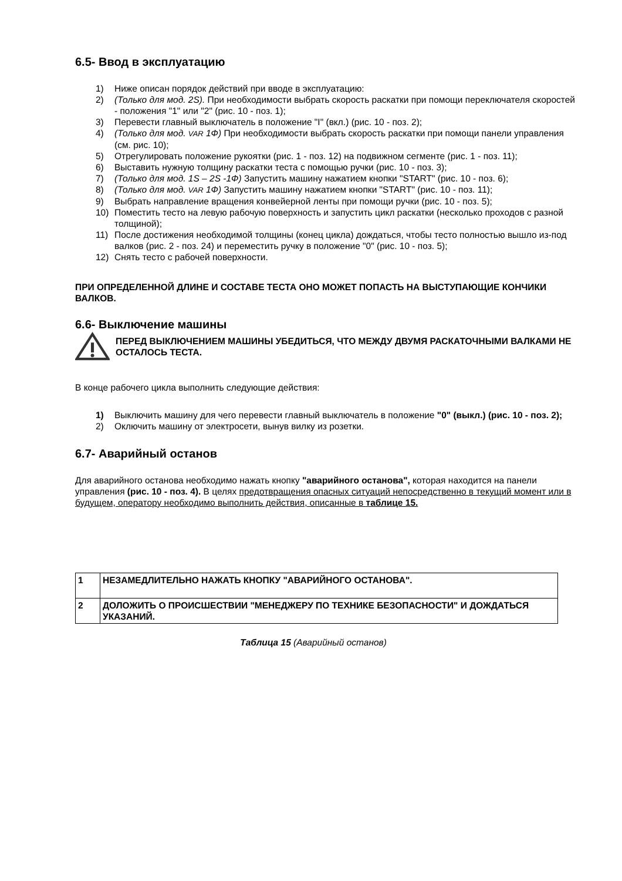6.5- Ввод в эксплуатацию
1) Ниже описан порядок действий при вводе в эксплуатацию:
2) (Только для мод. 2S). При необходимости выбрать скорость раскатки при помощи переключателя скоростей - положения "1" или "2" (рис. 10 - поз. 1);
3) Перевести главный выключатель в положение "I" (вкл.) (рис. 10 - поз. 2);
4) (Только для мод. VAR 1Ф) При необходимости выбрать скорость раскатки при помощи панели управления (см. рис. 10);
5) Отрегулировать положение рукоятки (рис. 1 - поз. 12) на подвижном сегменте (рис. 1 - поз. 11);
6) Выставить нужную толщину раскатки теста с помощью ручки (рис. 10 - поз. 3);
7) (Только для мод. 1S – 2S -1Ф) Запустить машину нажатием кнопки "START" (рис. 10 - поз. 6);
8) (Только для мод. VAR 1Ф) Запустить машину нажатием кнопки "START" (рис. 10 - поз. 11);
9) Выбрать направление вращения конвейерной ленты при помощи ручки (рис. 10 - поз. 5);
10) Поместить тесто на левую рабочую поверхность и запустить цикл раскатки (несколько проходов с разной толщиной);
11) После достижения необходимой толщины (конец цикла) дождаться, чтобы тесто полностью вышло из-под валков (рис. 2 - поз. 24) и переместить ручку в положение "0" (рис. 10 - поз. 5);
12) Снять тесто с рабочей поверхности.
ПРИ ОПРЕДЕЛЕННОЙ ДЛИНЕ И СОСТАВЕ ТЕСТА ОНО МОЖЕТ ПОПАСТЬ НА ВЫСТУПАЮЩИЕ КОНЧИКИ ВАЛКОВ.
6.6- Выключение машины
ПЕРЕД ВЫКЛЮЧЕНИЕМ МАШИНЫ УБЕДИТЬСЯ, ЧТО МЕЖДУ ДВУМЯ РАСКАТОЧНЫМИ ВАЛКАМИ НЕ ОСТАЛОСЬ ТЕСТА.
В конце рабочего цикла выполнить следующие действия:
1) Выключить машину для чего перевести главный выключатель в положение "0" (выкл.) (рис. 10 - поз. 2);
2) Оключить машину от электросети, вынув вилку из розетки.
6.7- Аварийный останов
Для аварийного останова необходимо нажать кнопку "аварийного останова", которая находится на панели управления (рис. 10 - поз. 4). В целях предотвращения опасных ситуаций непосредственно в текущий момент или в будущем, оператору необходимо выполнить действия, описанные в таблице 15.
| 1 | НЕЗАМЕДЛИТЕЛЬНО НАЖАТЬ КНОПКУ "АВАРИЙНОГО ОСТАНОВА". |
| 2 | ДОЛОЖИТЬ О ПРОИСШЕСТВИИ "МЕНЕДЖЕРУ ПО ТЕХНИКЕ БЕЗОПАСНОСТИ" И ДОЖДАТЬСЯ УКАЗАНИЙ. |
Таблица 15 (Аварийный останов)